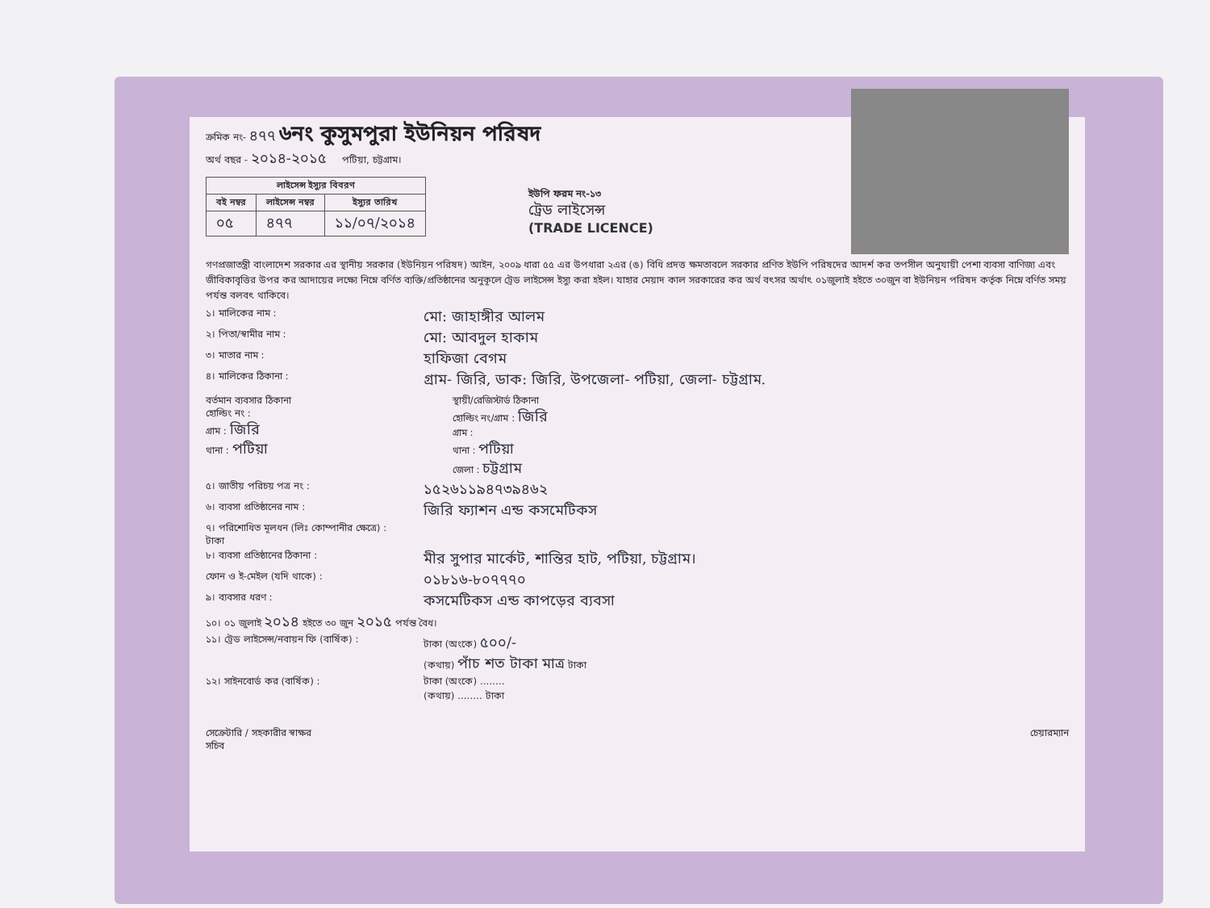ক্রমিক নং- ৪৭৭
৬নং কুসুমপুরা ইউনিয়ন পরিষদ
অর্থ বছর - ২০১৪-২০১৫ পটিয়া, চট্টগ্রাম।
| লাইসেন্স ইস্যুর বিবরণ | | |
| --- | --- | --- |
| বই নম্বর | লাইসেন্স নম্বর | ইস্যুর তারিখ |
| ০৫ | ৪৭৭ | ১১/০৭/২০১৪ |
ইউপি ফরম নং-১৩
ট্রেড লাইসেন্স
(TRADE LICENCE)
গণপ্রজাতন্ত্রী বাংলাদেশ সরকার এর স্থানীয় সরকার (ইউনিয়ন পরিষদ) আইন, ২০০৯ ধারা ৫৫ এর উপধারা ২এর (ঙ) বিধি প্রদত্ত ক্ষমতাবলে সরকার প্রণিত ইউপি পরিষদের আদর্শ কর তপসীল অনুযায়ী পেশা ব্যবসা বাণিজ্য এবং জীবিকাবৃত্তির উপর কর আদায়ের লক্ষ্যে নিম্নে বর্ণিত ব্যক্তি/প্রতিষ্ঠানের অনুকূলে ট্রেড লাইসেন্স ইস্যু করা হইল। যাহার মেয়াদ কাল সরকারের কর অর্থ বৎসর অর্থাৎ ০১জুলাই হইতে ৩০জুন বা ইউনিয়ন পরিষদ কর্তৃক নিম্নে বর্ণিত সময় পর্যন্ত বলবৎ থাকিবে।
১। মালিকের নাম : মো: জাহাঙ্গীর আলম
২। পিতা/স্বামীর নাম : মো: আবদুল হাকাম
৩। মাতার নাম : হাফিজা বেগম
৪। মালিকের ঠিকানা : গ্রাম- জিরি, ডাক: জিরি, উপজেলা- পটিয়া, জেলা- চট্টগ্রাম.
বর্তমান ব্যবসার ঠিকানা
হোল্ডিং নং :
গ্রাম : জিরি
থানা : পটিয়া
স্থায়ী/রেজিস্টার্ড ঠিকানা
হোল্ডিং নং/গ্রাম : জিরি
গ্রাম :
থানা : পটিয়া
জেলা : চট্টগ্রাম
৫। জাতীয় পরিচয় পত্র নং : ১৫২৬১১৯৪৭৩৯৪৬২
৬। ব্যবসা প্রতিষ্ঠানের নাম : জিরি ফ্যাশন এন্ড কসমেটিকস
৭। পরিশোধিত মূলধন (লিঃ কোম্পানীর ক্ষেত্রে) : টাকা
৮। ব্যবসা প্রতিষ্ঠানের ঠিকানা : মীর সুপার মার্কেট, শান্তির হাট, পটিয়া, চট্টগ্রাম।
ফোন ও ই-মেইল (যদি থাকে) : ০১৮১৬-৮০৭৭৭০
৯। ব্যবসার ধরণ : কসমেটিকস এন্ড কাপড়ের ব্যবসা
১০। ০১ জুলাই ২০১৪ হইতে ৩০ জুন ২০১৫ পর্যন্ত বৈধ।
১১। ট্রেড লাইসেন্স/নবায়ন ফি (বার্ষিক) : টাকা (অংকে) ৫০০/-
(কথায়) পাঁচ শত টাকা মাত্র টাকা
১২। সাইনবোর্ড কর (বার্ষিক) : টাকা (অংকে) ........
(কথায়) ........ টাকা
সেক্রেটারি / সহকারীর স্বাক্ষর
সচিব
চেয়ারম্যান